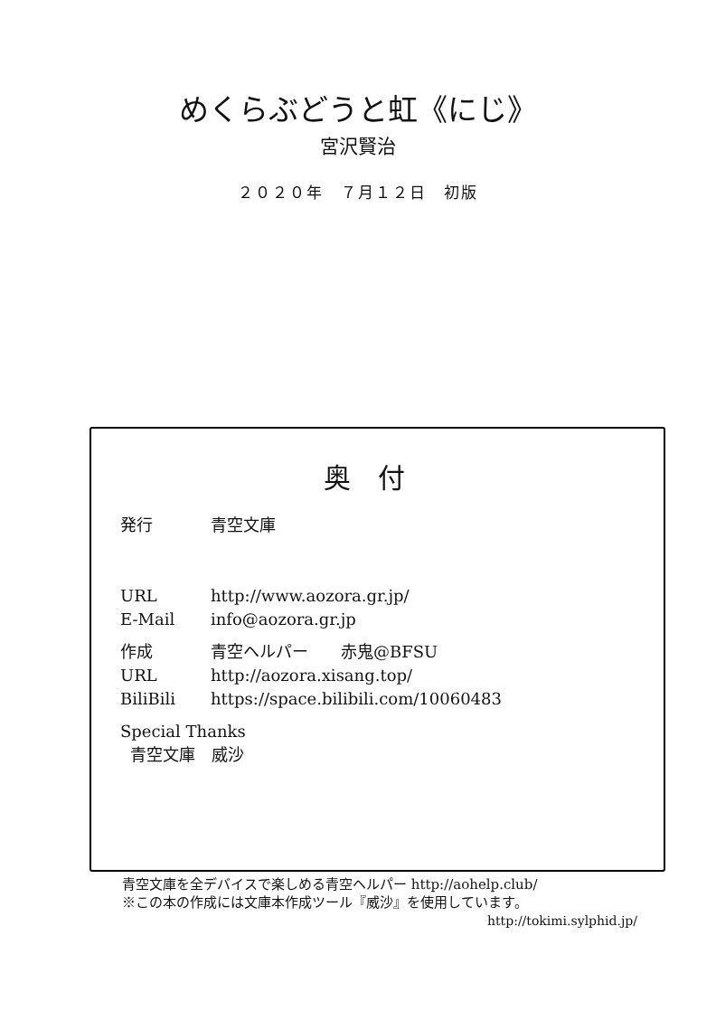めくらぶどうと虹《にじ》
宮沢賢治
２０２０年　７月１２日　初版
奥付
発行 青空文庫
URL http://www.aozora.gr.jp/
E-Mail info@aozora.gr.jp
作成 青空ヘルパー　　赤鬼@BFSU
URL http://aozora.xisang.top/
BiliBili https://space.bilibili.com/10060483
Special Thanks
青空文庫　威沙
青空文庫を全デバイスで楽しめる青空ヘルパー http://aohelp.club/
※この本の作成には文庫本作成ツール『威沙』を使用しています。
http://tokimi.sylphid.jp/